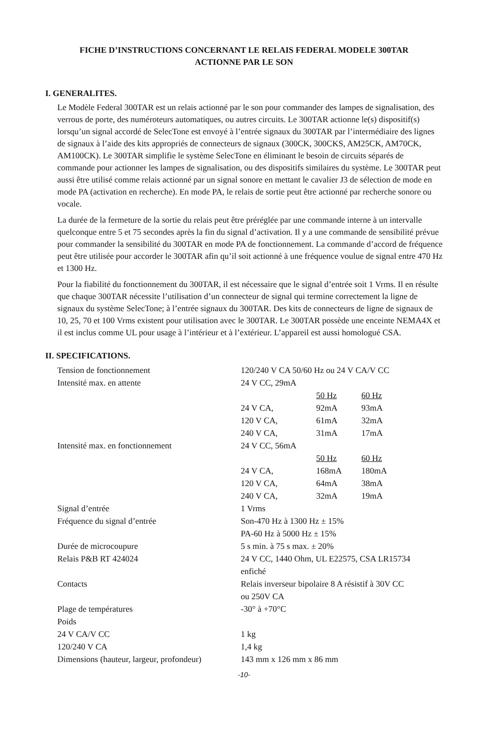FICHE D’INSTRUCTIONS CONCERNANT LE RELAIS FEDERAL MODELE 300TAR
ACTIONNE PAR LE SON
I. GENERALITES.
Le Modèle Federal 300TAR est un relais actionné par le son pour commander des lampes de signalisation, des verrous de porte, des numéroteurs automatiques, ou autres circuits. Le 300TAR actionne le(s) dispositif(s) lorsqu’un signal accordé de SelecTone est envoyé à l’entrée signaux du 300TAR par l’intermédiaire des lignes de signaux à l’aide des kits appropriés de connecteurs de signaux (300CK, 300CKS, AM25CK, AM70CK, AM100CK). Le 300TAR simplifie le système SelecTone en éliminant le besoin de circuits séparés de commande pour actionner les lampes de signalisation, ou des dispositifs similaires du système. Le 300TAR peut aussi être utilisé comme relais actionné par un signal sonore en mettant le cavalier J3 de sélection de mode en mode PA (activation en recherche). En mode PA, le relais de sortie peut être actionné par recherche sonore ou vocale.
La durée de la fermeture de la sortie du relais peut être préréglée par une commande interne à un intervalle quelconque entre 5 et 75 secondes après la fin du signal d’activation. Il y a une commande de sensibilité prévue pour commander la sensibilité du 300TAR en mode PA de fonctionnement. La commande d’accord de fréquence peut être utilisée pour accorder le 300TAR afin qu’il soit actionné à une fréquence voulue de signal entre 470 Hz et 1300 Hz.
Pour la fiabilité du fonctionnement du 300TAR, il est nécessaire que le signal d’entrée soit 1 Vrms. Il en résulte que chaque 300TAR nécessite l’utilisation d’un connecteur de signal qui termine correctement la ligne de signaux du système SelecTone; à l’entrée signaux du 300TAR. Des kits de connecteurs de ligne de signaux de 10, 25, 70 et 100 Vrms existent pour utilisation avec le 300TAR. Le 300TAR possède une enceinte NEMA4X et il est inclus comme UL pour usage à l’intérieur et à l’extérieur. L’appareil est aussi homologué CSA.
II. SPECIFICATIONS.
| Tension de fonctionnement | 120/240 V CA 50/60 Hz ou 24 V CA/V CC | | |
| Intensité max. en attente | 24 V CC, 29mA | | |
| | | 50 Hz | 60 Hz |
| | 24 V CA, | 92mA | 93mA |
| | 120 V CA, | 61mA | 32mA |
| | 240 V CA, | 31mA | 17mA |
| Intensité max. en fonctionnement | 24 V CC, 56mA | | |
| | | 50 Hz | 60 Hz |
| | 24 V CA, | 168mA | 180mA |
| | 120 V CA, | 64mA | 38mA |
| | 240 V CA, | 32mA | 19mA |
| Signal d’entrée | 1 Vrms | | |
| Fréquence du signal d’entrée | Son-470 Hz à 1300 Hz ± 15% PA-60 Hz à 5000 Hz ± 15% | | |
| Durée de microcoupure | 5 s min. à 75 s max. ± 20% | | |
| Relais P&B RT 424024 | 24 V CC, 1440 Ohm, UL E22575, CSA LR15734 enfiché | | |
| Contacts | Relais inverseur bipolaire 8 A résistif à 30V CC ou 250V CA | | |
| Plage de températures | -30° à +70°C | | |
| Poids | | | |
| 24 V CA/V CC | 1 kg | | |
| 120/240 V CA | 1,4 kg | | |
| Dimensions (hauteur, largeur, profondeur) | 143 mm x 126 mm x 86 mm | | |
-10-